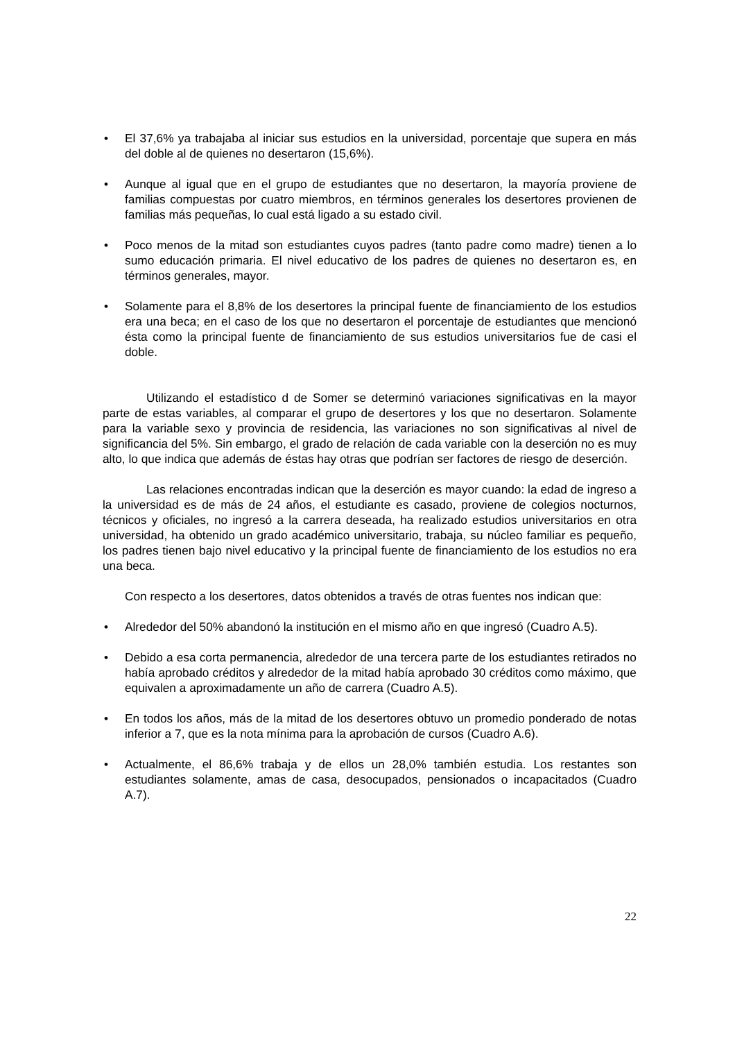• El 37,6% ya trabajaba al iniciar sus estudios en la universidad, porcentaje que supera en más del doble al de quienes no desertaron (15,6%).
• Aunque al igual que en el grupo de estudiantes que no desertaron, la mayoría proviene de familias compuestas por cuatro miembros, en términos generales los desertores provienen de familias más pequeñas, lo cual está ligado a su estado civil.
• Poco menos de la mitad son estudiantes cuyos padres (tanto padre como madre) tienen a lo sumo educación primaria. El nivel educativo de los padres de quienes no desertaron es, en términos generales, mayor.
• Solamente para el 8,8% de los desertores la principal fuente de financiamiento de los estudios era una beca; en el caso de los que no desertaron el porcentaje de estudiantes que mencionó ésta como la principal fuente de financiamiento de sus estudios universitarios fue de casi el doble.
Utilizando el estadístico d de Somer se determinó variaciones significativas en la mayor parte de estas variables, al comparar el grupo de desertores y los que no desertaron. Solamente para la variable sexo y provincia de residencia, las variaciones no son significativas al nivel de significancia del 5%. Sin embargo, el grado de relación de cada variable con la deserción no es muy alto, lo que indica que además de éstas hay otras que podrían ser factores de riesgo de deserción.
Las relaciones encontradas indican que la deserción es mayor cuando: la edad de ingreso a la universidad es de más de 24 años, el estudiante es casado, proviene de colegios nocturnos, técnicos y oficiales, no ingresó a la carrera deseada, ha realizado estudios universitarios en otra universidad, ha obtenido un grado académico universitario, trabaja, su núcleo familiar es pequeño, los padres tienen bajo nivel educativo y la principal fuente de financiamiento de los estudios no era una beca.
Con respecto a los desertores, datos obtenidos a través de otras fuentes nos indican que:
• Alrededor del 50% abandonó la institución en el mismo año en que ingresó (Cuadro A.5).
• Debido a esa corta permanencia, alrededor de una tercera parte de los estudiantes retirados no había aprobado créditos y alrededor de la mitad había aprobado 30 créditos como máximo, que equivalen a aproximadamente un año de carrera (Cuadro A.5).
• En todos los años, más de la mitad de los desertores obtuvo un promedio ponderado de notas inferior a 7, que es la nota mínima para la aprobación de cursos (Cuadro A.6).
• Actualmente, el 86,6% trabaja y de ellos un 28,0% también estudia. Los restantes son estudiantes solamente, amas de casa, desocupados, pensionados o incapacitados (Cuadro A.7).
22